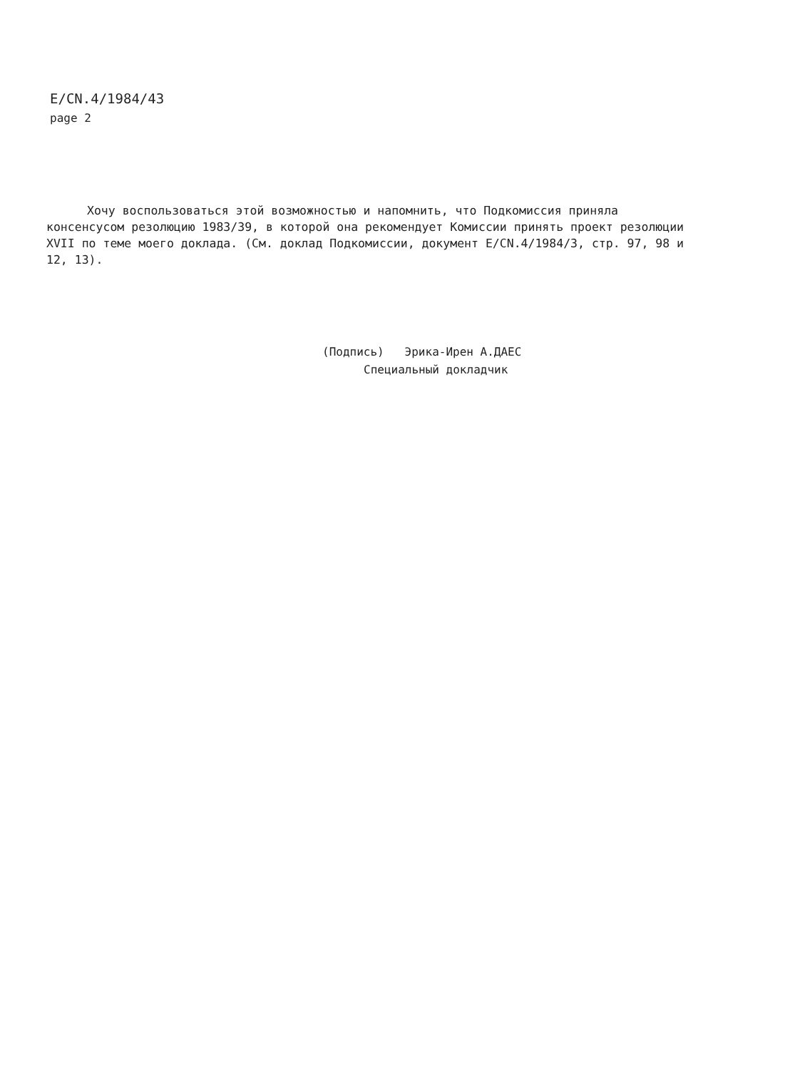E/CN.4/1984/43
page 2
Хочу воспользоваться этой возможностью и напомнить, что Подкомиссия приняла консенсусом резолюцию 1983/39, в которой она рекомендует Комиссии принять проект резолюции XVII по теме моего доклада. (См. доклад Подкомиссии, документ E/CN.4/1984/3, стр. 97, 98 и 12, 13).
(Подпись) Эрика-Ирен А.ДАЕС
Специальный докладчик